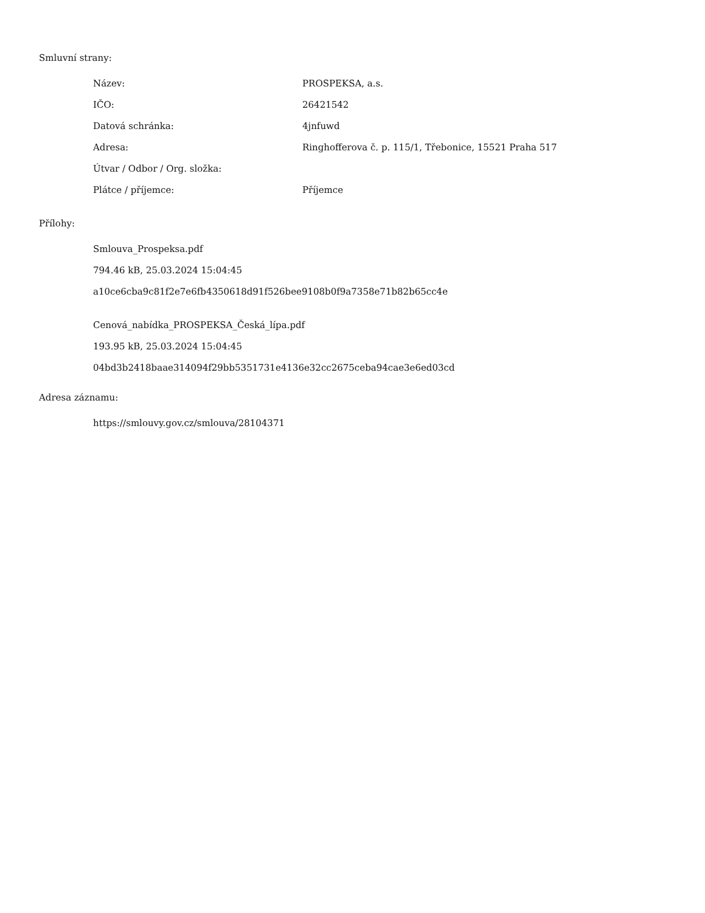Smluvní strany:
| Název: | PROSPEKSA, a.s. |
| IČO: | 26421542 |
| Datová schránka: | 4jnfuwd |
| Adresa: | Ringhofferova č. p. 115/1, Třebonice, 15521 Praha 517 |
| Útvar / Odbor / Org. složka: | |
| Plátce / příjemce: | Příjemce |
Přílohy:
Smlouva_Prospeksa.pdf
794.46 kB, 25.03.2024 15:04:45
a10ce6cba9c81f2e7e6fb4350618d91f526bee9108b0f9a7358e71b82b65cc4e
Cenová_nabídka_PROSPEKSA_Česká_lípa.pdf
193.95 kB, 25.03.2024 15:04:45
04bd3b2418baae314094f29bb5351731e4136e32cc2675ceba94cae3e6ed03cd
Adresa záznamu:
https://smlouvy.gov.cz/smlouva/28104371